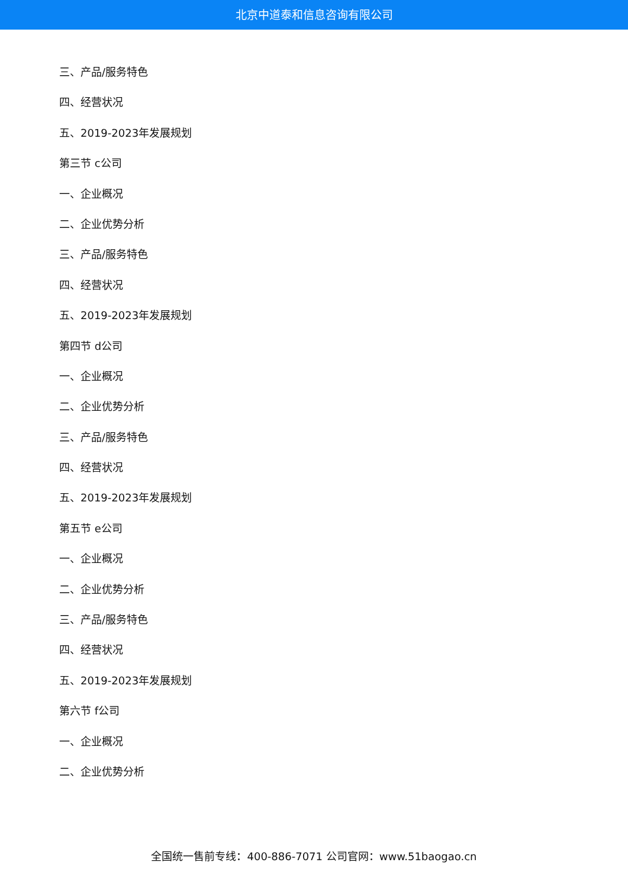北京中道泰和信息咨询有限公司
三、产品/服务特色
四、经营状况
五、2019-2023年发展规划
第三节 c公司
一、企业概况
二、企业优势分析
三、产品/服务特色
四、经营状况
五、2019-2023年发展规划
第四节 d公司
一、企业概况
二、企业优势分析
三、产品/服务特色
四、经营状况
五、2019-2023年发展规划
第五节 e公司
一、企业概况
二、企业优势分析
三、产品/服务特色
四、经营状况
五、2019-2023年发展规划
第六节 f公司
一、企业概况
二、企业优势分析
全国统一售前专线：400-886-7071 公司官网：www.51baogao.cn